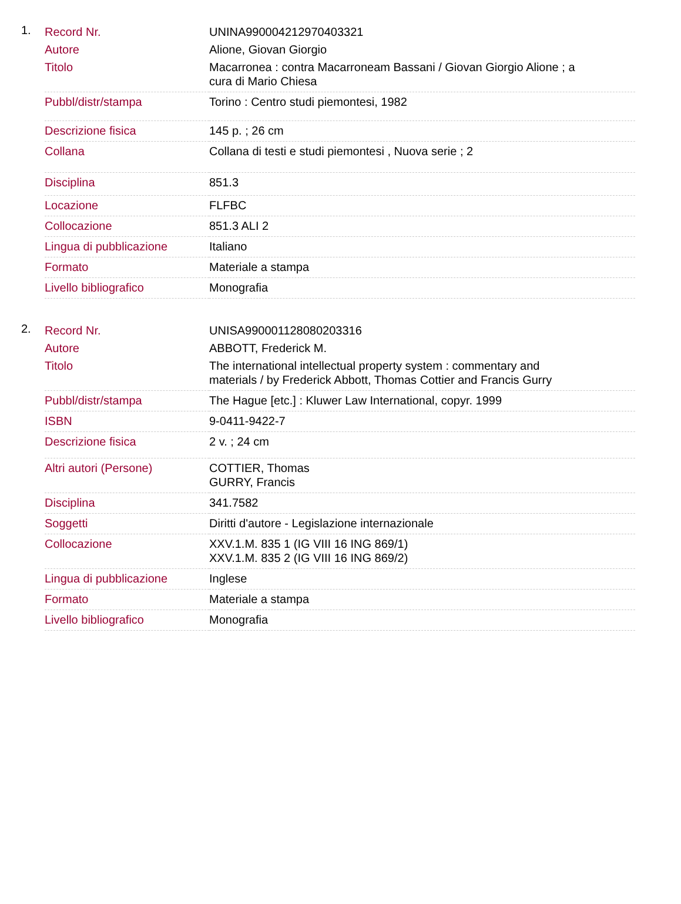1.
| Record Nr. | UNINA990004212970403321 |
| Autore | Alione, Giovan Giorgio |
| Titolo | Macarronea : contra Macarroneam Bassani / Giovan Giorgio Alione ; a cura di Mario Chiesa |
| Pubbl/distr/stampa | Torino : Centro studi piemontesi, 1982 |
| Descrizione fisica | 145 p. ; 26 cm |
| Collana | Collana di testi e studi piemontesi , Nuova serie ; 2 |
| Disciplina | 851.3 |
| Locazione | FLFBC |
| Collocazione | 851.3 ALI 2 |
| Lingua di pubblicazione | Italiano |
| Formato | Materiale a stampa |
| Livello bibliografico | Monografia |
2.
| Record Nr. | UNISA990001128080203316 |
| Autore | ABBOTT, Frederick M. |
| Titolo | The international intellectual property system : commentary and materials / by Frederick Abbott, Thomas Cottier and Francis Gurry |
| Pubbl/distr/stampa | The Hague [etc.] : Kluwer Law International, copyr. 1999 |
| ISBN | 9-0411-9422-7 |
| Descrizione fisica | 2 v. ; 24 cm |
| Altri autori (Persone) | COTTIER, Thomas GURRY, Francis |
| Disciplina | 341.7582 |
| Soggetti | Diritti d'autore - Legislazione internazionale |
| Collocazione | XXV.1.M. 835 1 (IG VIII 16 ING 869/1) XXV.1.M. 835 2 (IG VIII 16 ING 869/2) |
| Lingua di pubblicazione | Inglese |
| Formato | Materiale a stampa |
| Livello bibliografico | Monografia |